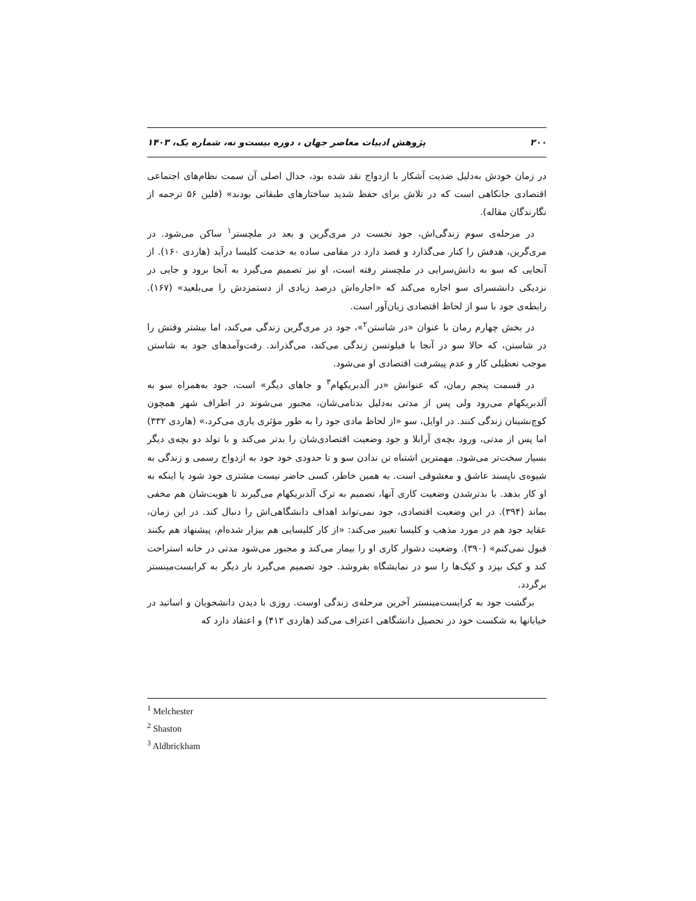۲۰۰ پژوهش ادبیات معاصر جهان ، دوره بیست‌و نه، شماره یک، ۱۴۰۳
در زمان خودش به‌دلیل ضدیت آشکار با ازدواج نقد شده بود، جدال اصلی آن سمت نظام‌های اجتماعی اقتصادی جانکاهی است که در تلاش برای حفظ شدید ساختارهای طبقاتی بودند» (فلین ۵۶ ترجمه از نگارندگان مقاله).
در مرحله‌ی سوم زندگی‌اش، جود نخست در مری‌گرین و بعد در ملچستر<sup>۱</sup> ساکن می‌شود. در مری‌گرین، هدفش را کنار می‌گذارد و قصد دارد در مقامی ساده به خدمت کلیسا درآید (هاردی ۱۶۰). از آنجایی که سو به دانش‌سرایی در ملچستر رفته است، او نیز تصمیم می‌گیرد به آنجا برود و جایی در نزدیکی دانشسرای سو اجاره می‌کند که «اجاره‌اش درصد زیادی از دستمزدش را می‌بلعید» (۱۶۷). رابطه‌ی جود با سو از لحاظ اقتصادی زیان‌آور است.
در بخش چهارم رمان با عنوان «در شاستن<sup>۲</sup>»، جود در مری‌گرین زندگی می‌کند، اما بیشتر وقتش را در شاستن، که حالا سو در آنجا با فیلوتسن زندگی می‌کند، می‌گذراند. رفت‌وآمدهای جود به شاستن موجب تعطیلی کار و عدم پیشرفت اقتصادی او می‌شود.
در قسمت پنجم رمان، که عنوانش «در آلدبریکهام<sup>۳</sup> و جاهای دیگر» است، جود به‌همراه سو به آلدبریکهام می‌رود ولی پس از مدتی به‌دلیل بدنامی‌شان، مجبور می‌شوند در اطراف شهر همچون کوچ‌نشینان زندگی کنند. در اوایل، سو «از لحاظ مادی جود را به طور مؤثری یاری می‌کرد،» (هاردی ۳۳۲) اما پس از مدتی، ورود بچه‌ی آرابلا و جود وضعیت اقتصادی‌شان را بدتر می‌کند و با تولد دو بچه‌ی دیگر بسیار سخت‌تر می‌شود. مهمترین اشتباه تن ندادن سو و تا حدودی خود جود به ازدواج رسمی و زندگی به شیوه‌ی ناپسند عاشق و معشوقی است. به همین خاطر، کسی حاضر نیست مشتری جود شود یا اینکه به او کار بدهد. با بدترشدن وضعیت کاری آنها، تصمیم به ترک آلدبریکهام می‌گیرند تا هویت‌شان هم مخفی بماند (۳۹۴). در این وضعیت اقتصادی، جود نمی‌تواند اهداف دانشگاهی‌اش را دنبال کند. در این زمان، عقاید جود هم در مورد مذهب و کلیسا تغییر می‌کند: «از کار کلیسایی هم بیزار شده‌ام، پیشنهاد هم بکنند قبول نمی‌کنم» (۳۹۰). وضعیت دشوار کاری او را بیمار می‌کند و مجبور می‌شود مدتی در خانه استراحت کند و کیک بپزد و کیک‌ها را سو در نمایشگاه بفروشد. جود تصمیم می‌گیرد بار دیگر به کرایست‌مینستر برگردد.
برگشت جود به کرایست‌مینستر آخرین مرحله‌ی زندگی اوست. روزی با دیدن دانشجویان و اساتید در خیابانها به شکست خود در تحصیل دانشگاهی اعتراف می‌کند (هاردی ۴۱۲) و اعتقاد دارد که
<sup>1</sup> Melchester
<sup>2</sup> Shaston
<sup>3</sup> Aldbrickham